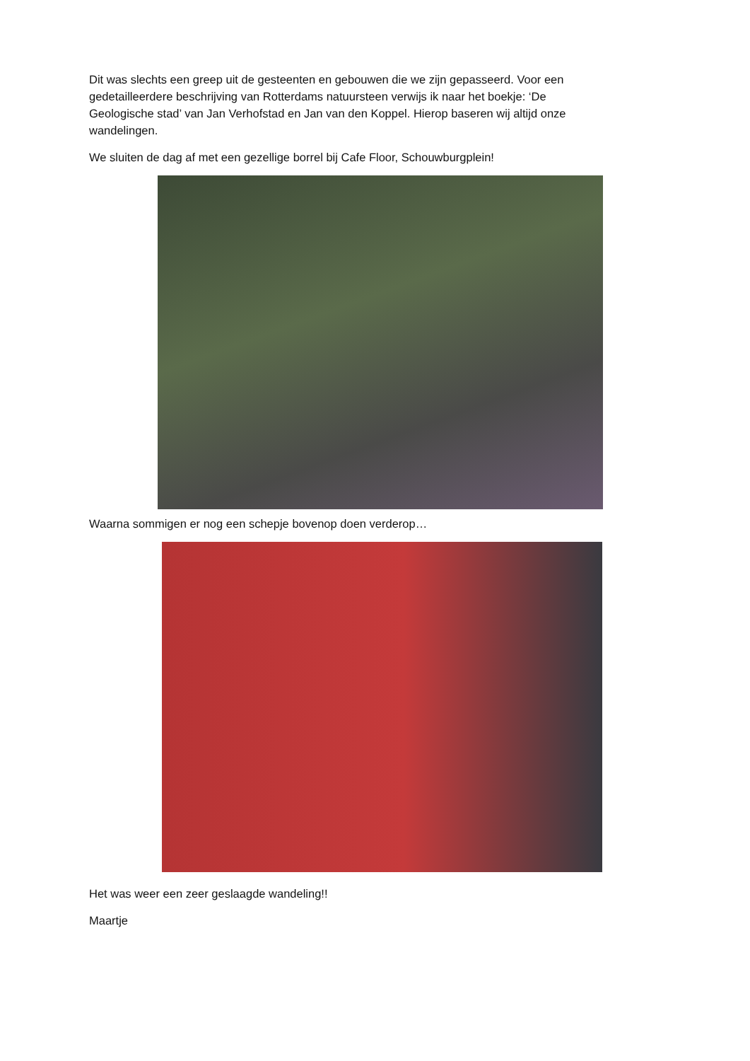Dit was slechts een greep uit de gesteenten en gebouwen die we zijn gepasseerd. Voor een gedetailleerdere beschrijving van Rotterdams natuursteen verwijs ik naar het boekje: ‘De Geologische stad’ van Jan Verhofstad en Jan van den Koppel. Hierop baseren wij altijd onze wandelingen.
We sluiten de dag af met een gezellige borrel bij Cafe Floor, Schouwburgplein!
Waarna sommigen er nog een schepje bovenop doen verderop…
Het was weer een zeer geslaagde wandeling!!
Maartje